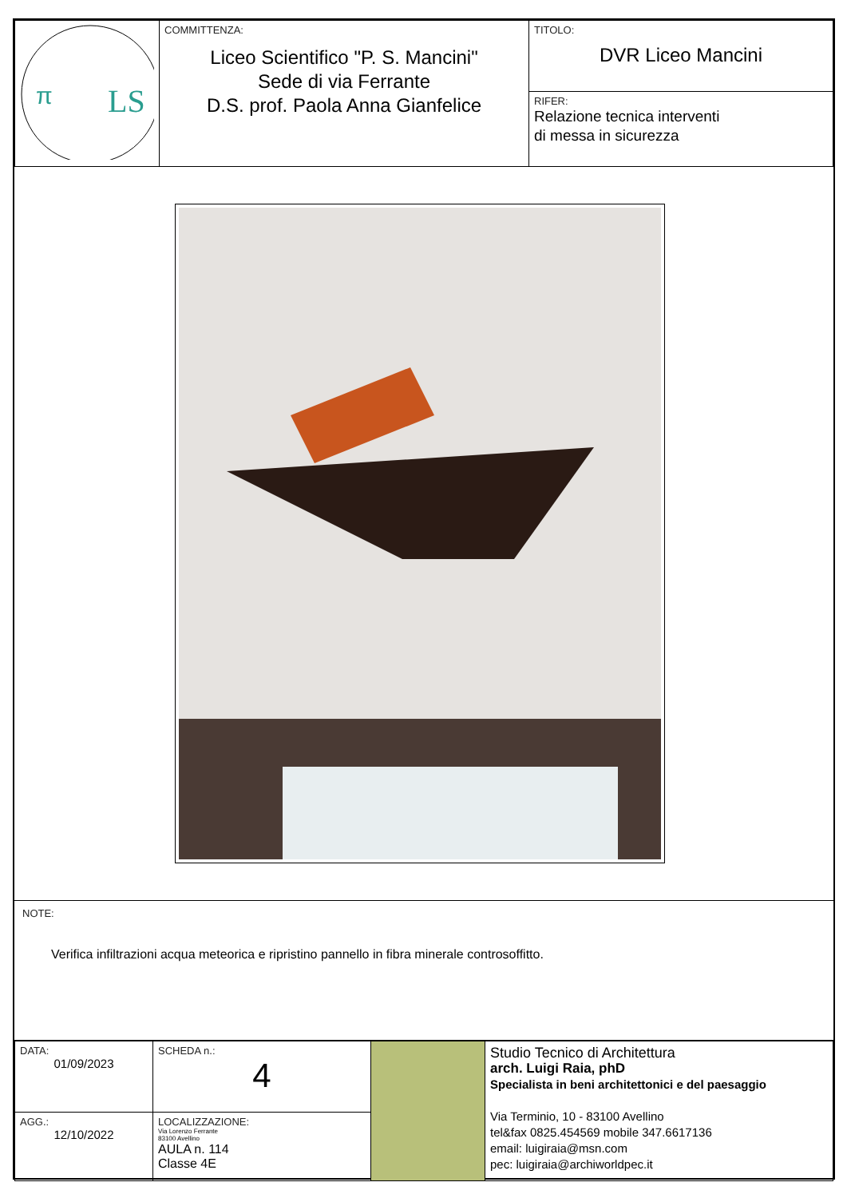| LS π | COMMITTENZA: Liceo Scientifico "P. S. Mancini" Sede di via Ferrante D.S. prof. Paola Anna Gianfelice | TITOLO: DVR Liceo Mancini |
| | | RIFER: Relazione tecnica interventi di messa in sicurezza |
NOTE:
Verifica infiltrazioni acqua meteorica e ripristino pannello in fibra minerale controsoffitto.
| DATA: 01/09/2023 | SCHEDA n.: 4 | | Studio Tecnico di Architettura arch. Luigi Raia, phD Specialista in beni architettonici e del paesaggio Via Terminio, 10 - 83100 Avellino tel&fax 0825.454569 mobile 347.6617136 email: luigiraia@msn.com pec: luigiraia@archiworldpec.it |
| AGG.: 12/10/2022 | LOCALIZZAZIONE: Via Lorenzo Ferrante 83100 Avellino AULA n. 114 Classe 4E | | |